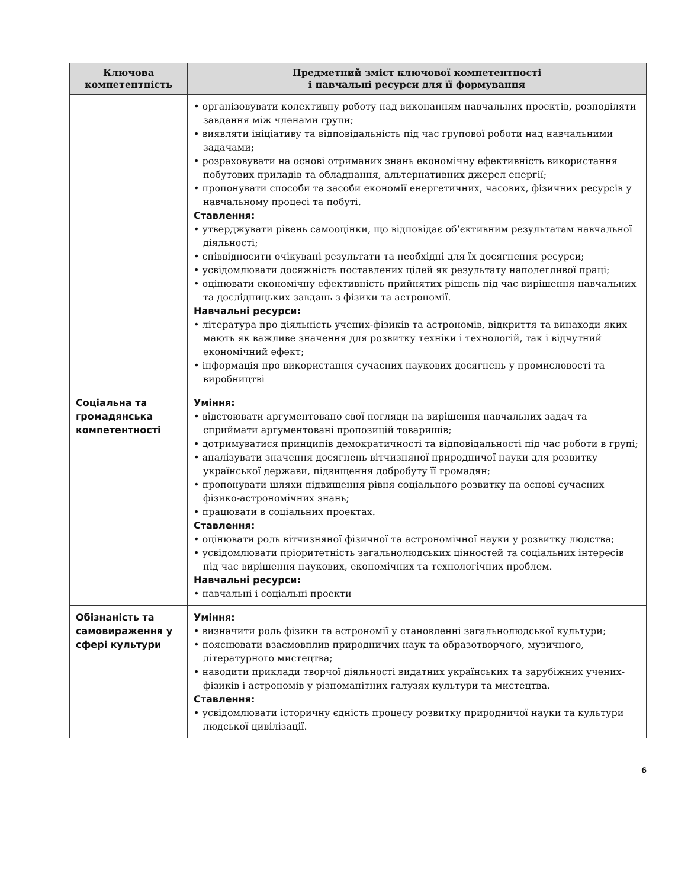| Ключова компетентність | Предметний зміст ключової компетентності і навчальні ресурси для її формування |
| --- | --- |
| | • організовувати колективну роботу над виконанням навчальних проектів, розподіляти завдання між членами групи; • виявляти ініціативу та відповідальність під час групової роботи над навчальними задачами; • розраховувати на основі отриманих знань економічну ефективність використання побутових приладів та обладнання, альтернативних джерел енергії; • пропонувати способи та засоби економії енергетичних, часових, фізичних ресурсів у навчальному процесі та побуті. Ставлення: • утверджувати рівень самооцінки, що відповідає об’єктивним результатам навчальної діяльності; • співвідносити очікувані результати та необхідні для їх досягнення ресурси; • усвідомлювати досяжність поставлених цілей як результату наполегливої праці; • оцінювати економічну ефективність прийнятих рішень під час вирішення навчальних та дослідницьких завдань з фізики та астрономії. Навчальні ресурси: • література про діяльність учених-фізиків та астрономів, відкриття та винаходи яких мають як важливе значення для розвитку техніки і технологій, так і відчутний економічний ефект; • інформація про використання сучасних наукових досягнень у промисловості та виробництві |
| Соціальна та громадянська компетентності | Уміння: • відстоювати аргументовано свої погляди на вирішення навчальних задач та сприймати аргументовані пропозицій товаришів; • дотримуватися принципів демократичності та відповідальності під час роботи в групі; • аналізувати значення досягнень вітчизняної природничої науки для розвитку української держави, підвищення добробуту її громадян; • пропонувати шляхи підвищення рівня соціального розвитку на основі сучасних фізико-астрономічних знань; • працювати в соціальних проектах. Ставлення: • оцінювати роль вітчизняної фізичної та астрономічної науки у розвитку людства; • усвідомлювати пріоритетність загальнолюдських цінностей та соціальних інтересів під час вирішення наукових, економічних та технологічних проблем. Навчальні ресурси: • навчальні і соціальні проекти |
| Обізнаність та самовираження у сфері культури | Уміння: • визначити роль фізики та астрономії у становленні загальнолюдської культури; • пояснювати взаємовплив природничих наук та образотворчого, музичного, літературного мистецтва; • наводити приклади творчої діяльності видатних українських та зарубіжних учених-фізиків і астрономів у різноманітних галузях культури та мистецтва. Ставлення: • усвідомлювати історичну єдність процесу розвитку природничої науки та культури людської цивілізації. |
6